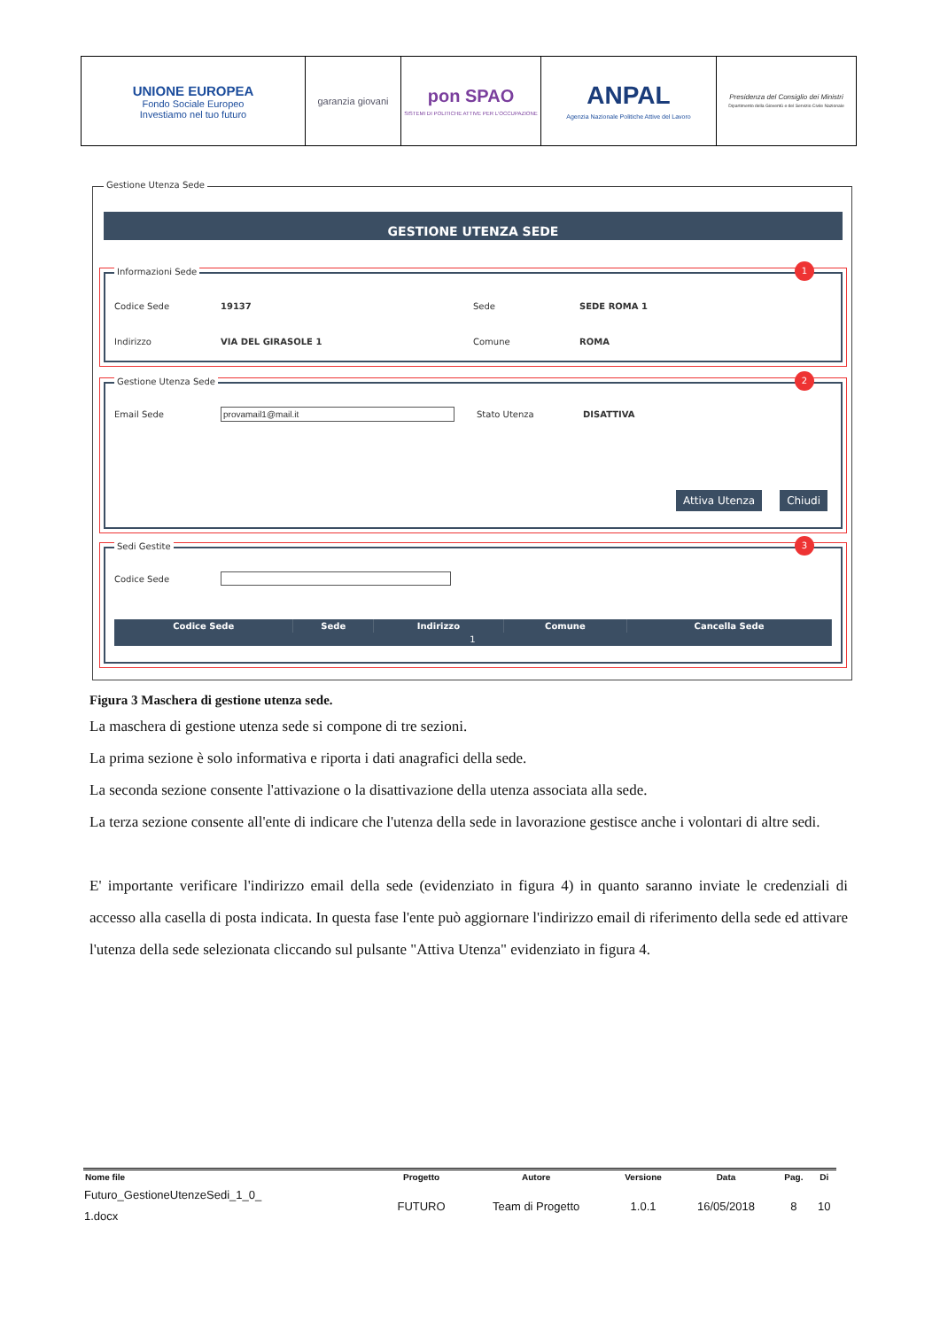| UNIONE EUROPEA Fondo Sociale Europeo Investiamo nel tuo futuro | garanzia giovani | pon SPAO SISTEMI DI POLITICHE ATTIVE PER L'OCCUPAZIONE | ANPAL Agenzia Nazionale Politiche Attive del Lavoro | Presidenza del Consiglio dei Ministri Dipartimento della Gioventù e del Servizio Civile Nazionale |
Gestione Utenza Sede
GESTIONE UTENZA SEDE
Informazioni Sede
1
Codice Sede 19137 Sede SEDE ROMA 1
Indirizzo VIA DEL GIRASOLE 1 Comune ROMA
Gestione Utenza Sede
2
Email Sede provamail1@mail.it Stato Utenza DISATTIVA
Attiva Utenza Chiudi
Sedi Gestite
3
Codice Sede
| Codice Sede | Sede | Indirizzo | Comune | Cancella Sede |
| --- | --- | --- | --- | --- |
| 1 | | | | |
Figura 3 Maschera di gestione utenza sede.
La maschera di gestione utenza sede si compone di tre sezioni.
La prima sezione è solo informativa e riporta i dati anagrafici della sede.
La seconda sezione consente l'attivazione o la disattivazione della utenza associata alla sede.
La terza sezione consente all'ente di indicare che l'utenza della sede in lavorazione gestisce anche i volontari di altre sedi.
E' importante verificare l'indirizzo email della sede (evidenziato in figura 4) in quanto saranno inviate le credenziali di accesso alla casella di posta indicata. In questa fase l'ente può aggiornare l'indirizzo email di riferimento della sede ed attivare l'utenza della sede selezionata cliccando sul pulsante "Attiva Utenza" evidenziato in figura 4.
| Nome file | Progetto | Autore | Versione | Data | Pag. | Di |
| --- | --- | --- | --- | --- | --- | --- |
| Futuro_GestioneUtenzeSedi_1_0_ 1.docx | FUTURO | Team di Progetto | 1.0.1 | 16/05/2018 | 8 | 10 |